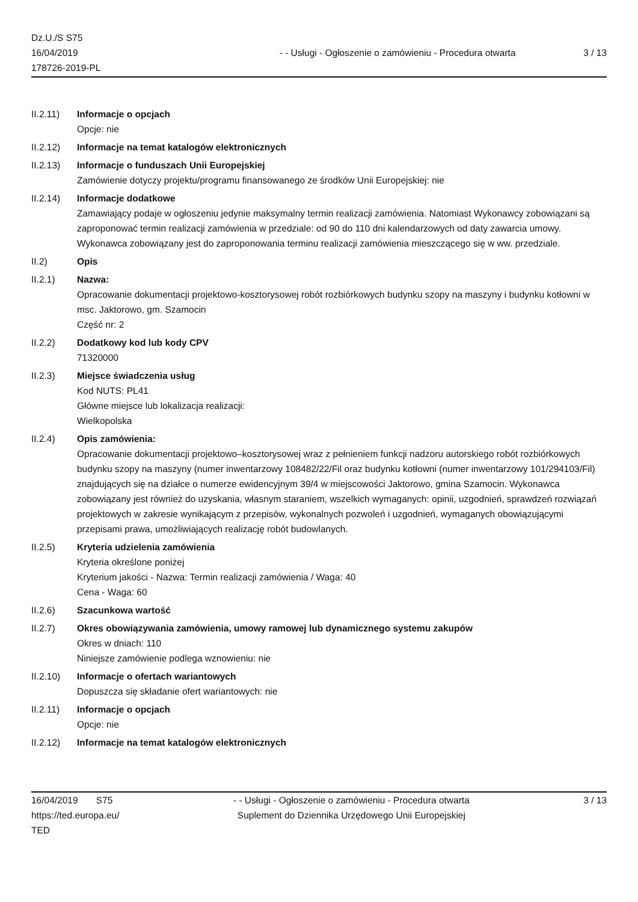Dz.U./S S75
16/04/2019
178726-2019-PL
- - Usługi - Ogłoszenie o zamówieniu - Procedura otwarta
3 / 13
II.2.11) Informacje o opcjach
Opcje: nie
II.2.12) Informacje na temat katalogów elektronicznych
II.2.13) Informacje o funduszach Unii Europejskiej
Zamówienie dotyczy projektu/programu finansowanego ze środków Unii Europejskiej: nie
II.2.14) Informacje dodatkowe
Zamawiający podaje w ogłoszeniu jedynie maksymalny termin realizacji zamówienia. Natomiast Wykonawcy zobowiązani są zaproponować termin realizacji zamówienia w przedziale: od 90 do 110 dni kalendarzowych od daty zawarcia umowy. Wykonawca zobowiązany jest do zaproponowania terminu realizacji zamówienia mieszczącego się w ww. przedziale.
II.2) Opis
II.2.1) Nazwa:
Opracowanie dokumentacji projektowo-kosztorysowej robót rozbiórkowych budynku szopy na maszyny i budynku kotłowni w msc. Jaktorowo, gm. Szamocin
Część nr: 2
II.2.2) Dodatkowy kod lub kody CPV
71320000
II.2.3) Miejsce świadczenia usług
Kod NUTS: PL41
Główne miejsce lub lokalizacja realizacji:
Wielkopolska
II.2.4) Opis zamówienia:
Opracowanie dokumentacji projektowo–kosztorysowej wraz z pełnieniem funkcji nadzoru autorskiego robót rozbiórkowych budynku szopy na maszyny (numer inwentarzowy 108482/22/Fil oraz budynku kotłowni (numer inwentarzowy 101/294103/Fil) znajdujących się na działce o numerze ewidencyjnym 39/4 w miejscowości Jaktorowo, gmina Szamocin. Wykonawca zobowiązany jest również do uzyskania, własnym staraniem, wszelkich wymaganych: opinii, uzgodnień, sprawdzeń rozwiązań projektowych w zakresie wynikającym z przepisów, wykonalnych pozwoleń i uzgodnień, wymaganych obowiązującymi przepisami prawa, umożliwiających realizację robót budowlanych.
II.2.5) Kryteria udzielenia zamówienia
Kryteria określone poniżej
Kryterium jakości - Nazwa: Termin realizacji zamówienia / Waga: 40
Cena - Waga: 60
II.2.6) Szacunkowa wartość
II.2.7) Okres obowiązywania zamówienia, umowy ramowej lub dynamicznego systemu zakupów
Okres w dniach: 110
Niniejsze zamówienie podlega wznowieniu: nie
II.2.10) Informacje o ofertach wariantowych
Dopuszcza się składanie ofert wariantowych: nie
II.2.11) Informacje o opcjach
Opcje: nie
II.2.12) Informacje na temat katalogów elektronicznych
16/04/2019 S75
https://ted.europa.eu/
TED
- - Usługi - Ogłoszenie o zamówieniu - Procedura otwarta
Suplement do Dziennika Urzędowego Unii Europejskiej
3 / 13